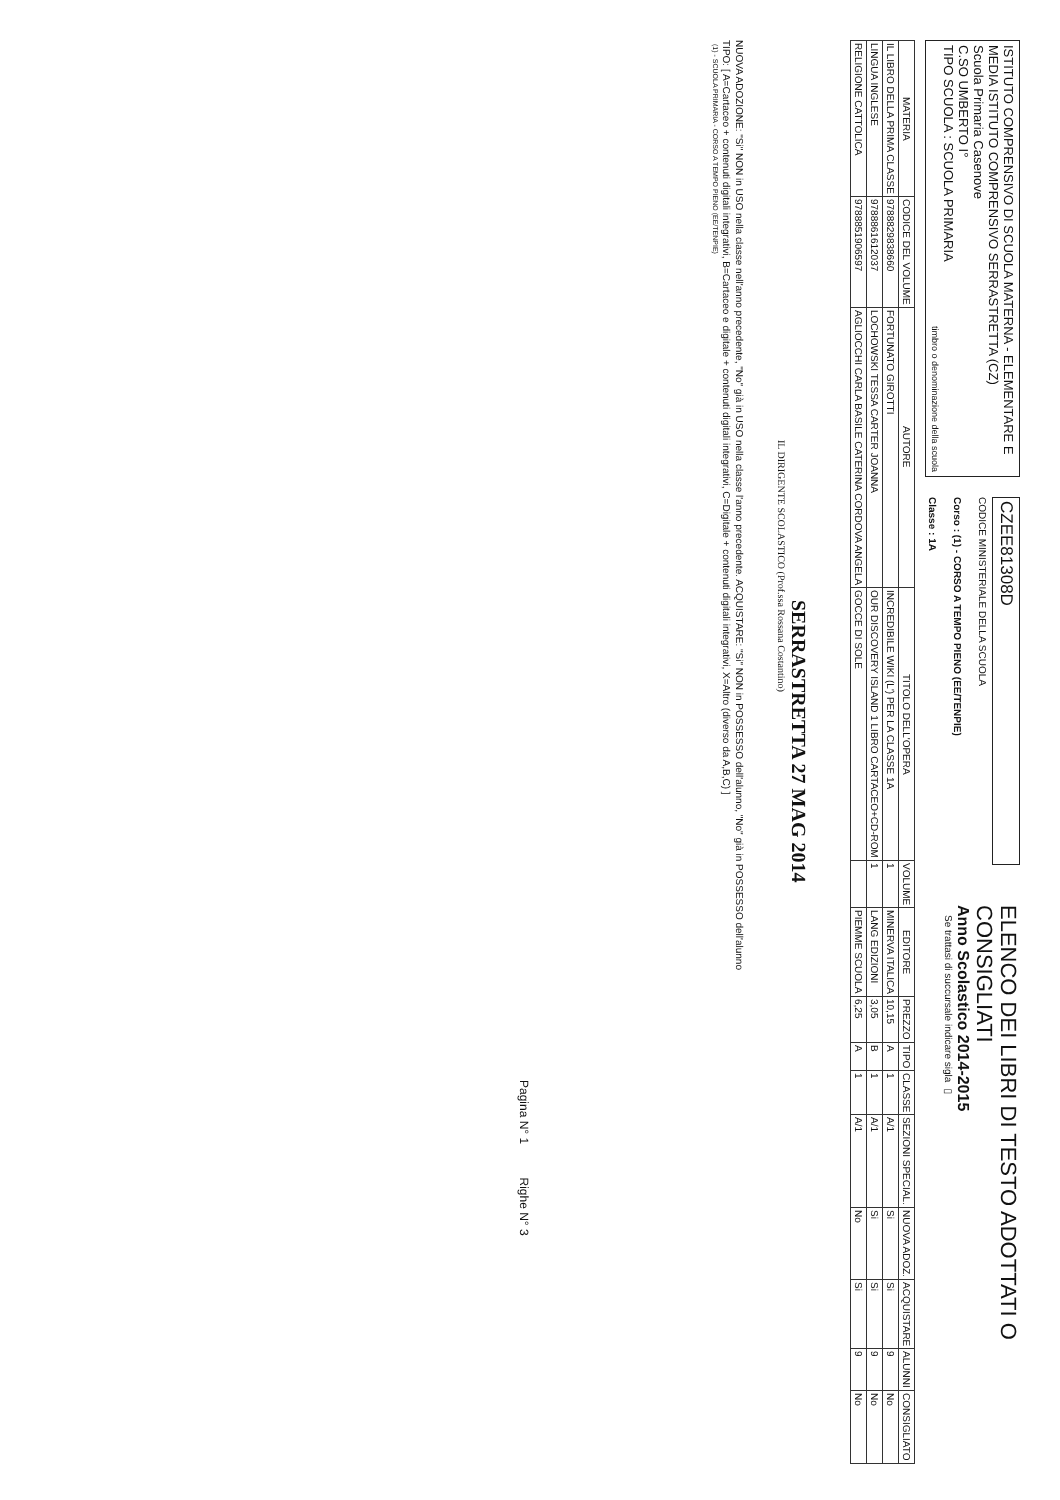ISTITUTO COMPRENSIVO DI SCUOLA MATERNA - ELEMENTARE E MEDIA ISTITUTO COMPRENSIVO SERRASTRETTA (CZ)
Scuola Primaria Casenove
C.SO UMBERTO I°
TIPO SCUOLA : SCUOLA PRIMARIA
timbro o denominazione della scuola
CZEE81308D
CODICE MINISTERIALE DELLA SCUOLA
Corso : (1) - CORSO A TEMPO PIENO (EE/TENPIE)
Classe : 1A
ELENCO DEI LIBRI DI TESTO ADOTTATI O CONSIGLIATI
Anno Scolastico 2014-2015
Se trattasi di succursale indicare sigla ▭
| MATERIA | CODICE DEL VOLUME | AUTORE | TITOLO DELL'OPERA | VOLUME | EDITORE | PREZZO | TIPO | CLASSE | SEZIONI SPECIAL. | NUOVA ADOZ. | ACQUISTARE | ALUNNI | CONSIGLIATO |
| --- | --- | --- | --- | --- | --- | --- | --- | --- | --- | --- | --- | --- | --- |
| IL LIBRO DELLA PRIMA CLASSE | 9788829838660 | FORTUNATO GIROTTI | INCREDIBILE WIKI (L') PER LA CLASSE 1A | 1 | MINERVA ITALICA | 10,15 | A | 1 | A/1 | Si | Si | 9 | No |
| LINGUA INGLESE | 9788861612037 | LOCHOWSKI TESSA CARTER JOANNA | OUR DISCOVERY ISLAND 1 LIBRO CARTACEO+CD-ROM | 1 | LANG EDIZIONI | 3,05 | B | 1 | A/1 | Si | Si | 9 | No |
| RELIGIONE CATTOLICA | 9788851906597 | AGLIOCCHI CARLA BASILE CATERINA CORDOVA ANGELA | GOCCE DI SOLE | | PIEMME SCUOLA | 6,25 | A | 1 | A/1 | No | Si | 9 | No |
SERRASTRETTA 27 MAG 2014
IL DIRIGENTE SCOLASTICO (Prof.ssa Rossana Costantino)
NUOVA ADOZIONE: "Si" NON in USO nella classe nell'anno precedente, "No" già in USO nella classe l'anno precedente. ACQUISTARE: "Si" NON in POSSESSO dell'alunno, "No" già in POSSESSO dell'alunno
TIPO: [ A=Cartaceo + contenuti digitali integrativi, B=Cartaceo e digitale + contenuti digitali integrativi, C=Digitale + contenuti digitali integrativi, X=Altro (diverso da A,B,C) ]
(1) - SCUOLA PRIMARIA - CORSO A TEMPO PIENO (EE/TENPIE)
Pagina N° 1 Righe N° 3